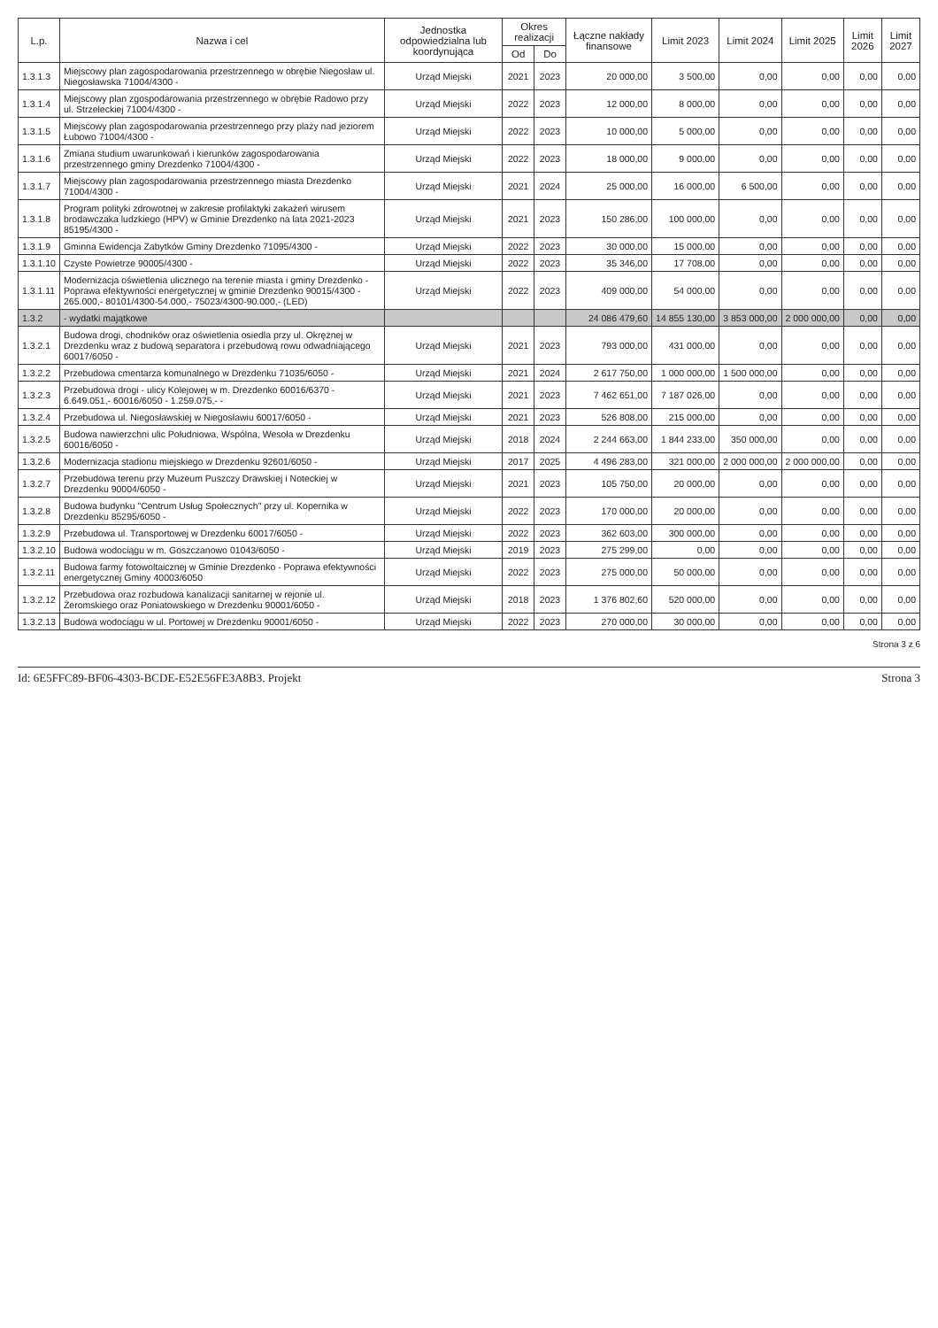| L.p. | Nazwa i cel | Jednostka odpowiedzialna lub koordynująca | Okres realizacji | | Łączne nakłady finansowe | Limit 2023 | Limit 2024 | Limit 2025 | Limit 2026 | Limit 2027 |
| --- | --- | --- | --- | --- | --- | --- | --- | --- | --- | --- |
| | | | Od | Do | | | | | | |
| 1.3.1.3 | Miejscowy plan zagospodarowania przestrzennego w obrębie Niegosław ul. Niegosławska 71004/4300 - | Urząd Miejski | 2021 | 2023 | 20 000,00 | 3 500,00 | 0,00 | 0,00 | 0,00 | 0,00 |
| 1.3.1.4 | Miejscowy plan zgospodarowania przestrzennego w obrębie Radowo przy ul. Strzeleckiej 71004/4300 - | Urząd Miejski | 2022 | 2023 | 12 000,00 | 8 000,00 | 0,00 | 0,00 | 0,00 | 0,00 |
| 1.3.1.5 | Miejscowy plan zagospodarowania przestrzennego przy plaży nad jeziorem Łubowo 71004/4300 - | Urząd Miejski | 2022 | 2023 | 10 000,00 | 5 000,00 | 0,00 | 0,00 | 0,00 | 0,00 |
| 1.3.1.6 | Zmiana studium uwarunkowań i kierunków zagospodarowania przestrzennego gminy Drezdenko 71004/4300 - | Urząd Miejski | 2022 | 2023 | 18 000,00 | 9 000,00 | 0,00 | 0,00 | 0,00 | 0,00 |
| 1.3.1.7 | Miejscowy plan zagospodarowania przestrzennego miasta Drezdenko 71004/4300 - | Urząd Miejski | 2021 | 2024 | 25 000,00 | 16 000,00 | 6 500,00 | 0,00 | 0,00 | 0,00 |
| 1.3.1.8 | Program polityki zdrowotnej w zakresie profilaktyki zakażeń wirusem brodawczaka ludzkiego (HPV) w Gminie Drezdenko na lata 2021-2023 85195/4300 - | Urząd Miejski | 2021 | 2023 | 150 286,00 | 100 000,00 | 0,00 | 0,00 | 0,00 | 0,00 |
| 1.3.1.9 | Gminna Ewidencja Zabytków Gminy Drezdenko 71095/4300 - | Urząd Miejski | 2022 | 2023 | 30 000,00 | 15 000,00 | 0,00 | 0,00 | 0,00 | 0,00 |
| 1.3.1.10 | Czyste Powietrze 90005/4300 - | Urząd Miejski | 2022 | 2023 | 35 346,00 | 17 708,00 | 0,00 | 0,00 | 0,00 | 0,00 |
| 1.3.1.11 | Modernizacja oświetlenia ulicznego na terenie miasta i gminy Drezdenko - Poprawa efektywności energetycznej w gminie Drezdenko 90015/4300 - 265.000,- 80101/4300-54.000,- 75023/4300-90.000,- (LED) | Urząd Miejski | 2022 | 2023 | 409 000,00 | 54 000,00 | 0,00 | 0,00 | 0,00 | 0,00 |
| 1.3.2 | - wydatki majątkowe | | | | 24 086 479,60 | 14 855 130,00 | 3 853 000,00 | 2 000 000,00 | 0,00 | 0,00 |
| 1.3.2.1 | Budowa drogi, chodników oraz oświetlenia osiedla przy ul. Okrężnej w Drezdenku wraz z budową separatora i przebudową rowu odwadniającego 60017/6050 - | Urząd Miejski | 2021 | 2023 | 793 000,00 | 431 000,00 | 0,00 | 0,00 | 0,00 | 0,00 |
| 1.3.2.2 | Przebudowa cmentarza komunalnego w Drezdenku 71035/6050 - | Urząd Miejski | 2021 | 2024 | 2 617 750,00 | 1 000 000,00 | 1 500 000,00 | 0,00 | 0,00 | 0,00 |
| 1.3.2.3 | Przebudowa drogi - ulicy Kolejowej w m. Drezdenko 60016/6370 - 6.649.051,- 60016/6050 - 1.259.075,- - | Urząd Miejski | 2021 | 2023 | 7 462 651,00 | 7 187 026,00 | 0,00 | 0,00 | 0,00 | 0,00 |
| 1.3.2.4 | Przebudowa ul. Niegosławskiej w Niegosławiu 60017/6050 - | Urząd Miejski | 2021 | 2023 | 526 808,00 | 215 000,00 | 0,00 | 0,00 | 0,00 | 0,00 |
| 1.3.2.5 | Budowa nawierzchni ulic Południowa, Wspólna, Wesoła w Drezdenku 60016/6050 - | Urząd Miejski | 2018 | 2024 | 2 244 663,00 | 1 844 233,00 | 350 000,00 | 0,00 | 0,00 | 0,00 |
| 1.3.2.6 | Modernizacja stadionu miejskiego w Drezdenku 92601/6050 - | Urząd Miejski | 2017 | 2025 | 4 496 283,00 | 321 000,00 | 2 000 000,00 | 2 000 000,00 | 0,00 | 0,00 |
| 1.3.2.7 | Przebudowa terenu przy Muzeum Puszczy Drawskiej i Noteckiej w Drezdenku 90004/6050 - | Urząd Miejski | 2021 | 2023 | 105 750,00 | 20 000,00 | 0,00 | 0,00 | 0,00 | 0,00 |
| 1.3.2.8 | Budowa budynku "Centrum Usług Społecznych" przy ul. Kopernika w Drezdenku 85295/6050 - | Urząd Miejski | 2022 | 2023 | 170 000,00 | 20 000,00 | 0,00 | 0,00 | 0,00 | 0,00 |
| 1.3.2.9 | Przebudowa ul. Transportowej w Drezdenku 60017/6050 - | Urząd Miejski | 2022 | 2023 | 362 603,00 | 300 000,00 | 0,00 | 0,00 | 0,00 | 0,00 |
| 1.3.2.10 | Budowa wodociągu w m. Goszczanowo 01043/6050 - | Urząd Miejski | 2019 | 2023 | 275 299,00 | 0,00 | 0,00 | 0,00 | 0,00 | 0,00 |
| 1.3.2.11 | Budowa farmy fotowoltaicznej w Gminie Drezdenko - Poprawa efektywności energetycznej Gminy 40003/6050 | Urząd Miejski | 2022 | 2023 | 275 000,00 | 50 000,00 | 0,00 | 0,00 | 0,00 | 0,00 |
| 1.3.2.12 | Przebudowa oraz rozbudowa kanalizacji sanitarnej w rejonie ul. Żeromskiego oraz Poniatowskiego w Drezdenku 90001/6050 - | Urząd Miejski | 2018 | 2023 | 1 376 802,60 | 520 000,00 | 0,00 | 0,00 | 0,00 | 0,00 |
| 1.3.2.13 | Budowa wodociągu w ul. Portowej w Drezdenku 90001/6050 - | Urząd Miejski | 2022 | 2023 | 270 000,00 | 30 000,00 | 0,00 | 0,00 | 0,00 | 0,00 |
Strona 3 z 6
Id: 6E5FFC89-BF06-4303-BCDE-E52E56FE3A8B3. Projekt Strona 3